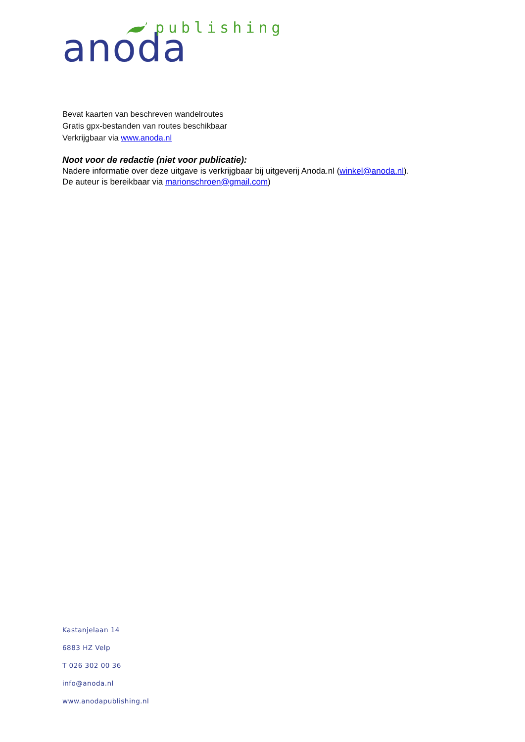anoda
publishing
Bevat kaarten van beschreven wandelroutes
Gratis gpx-bestanden van routes beschikbaar
Verkrijgbaar via www.anoda.nl
Noot voor de redactie (niet voor publicatie):
Nadere informatie over deze uitgave is verkrijgbaar bij uitgeverij Anoda.nl (winkel@anoda.nl).
De auteur is bereikbaar via marionschroen@gmail.com)
Kastanjelaan 14
6883 HZ Velp
T 026 302 00 36
info@anoda.nl
www.anodapublishing.nl